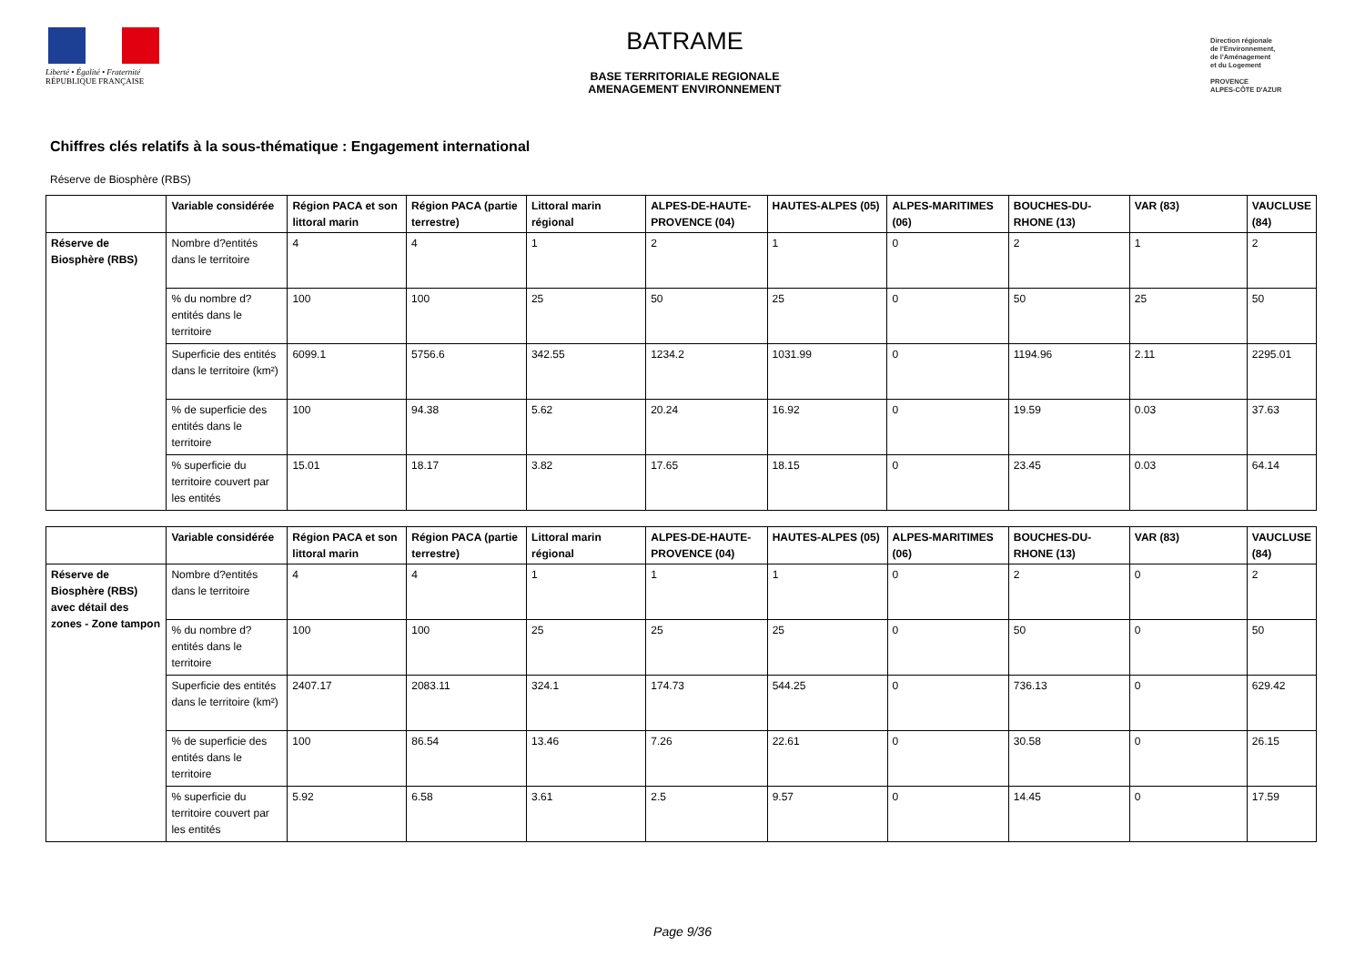Liberté • Égalité • Fraternité
RÉPUBLIQUE FRANÇAISE
BATRAME
BASE TERRITORIALE REGIONALE
AMENAGEMENT ENVIRONNEMENT
Direction régionale
de l'Environnement,
de l'Aménagement
et du Logement
PROVENCE
ALPES-CÔTE D'AZUR
Chiffres clés relatifs à la sous-thématique : Engagement international
Réserve de Biosphère (RBS)
| | Variable considérée | Région PACA et son littoral marin | Région PACA (partie terrestre) | Littoral marin régional | ALPES-DE-HAUTE-PROVENCE (04) | HAUTES-ALPES (05) | ALPES-MARITIMES (06) | BOUCHES-DU-RHONE (13) | VAR (83) | VAUCLUSE (84) |
| --- | --- | --- | --- | --- | --- | --- | --- | --- | --- | --- |
| Réserve de Biosphère (RBS) | Nombre d?entités dans le territoire | 4 | 4 | 1 | 2 | 1 | 0 | 2 | 1 | 2 |
| | % du nombre d?entités dans le territoire | 100 | 100 | 25 | 50 | 25 | 0 | 50 | 25 | 50 |
| | Superficie des entités dans le territoire (km²) | 6099.1 | 5756.6 | 342.55 | 1234.2 | 1031.99 | 0 | 1194.96 | 2.11 | 2295.01 |
| | % de superficie des entités dans le territoire | 100 | 94.38 | 5.62 | 20.24 | 16.92 | 0 | 19.59 | 0.03 | 37.63 |
| | % superficie du territoire couvert par les entités | 15.01 | 18.17 | 3.82 | 17.65 | 18.15 | 0 | 23.45 | 0.03 | 64.14 |
| | Variable considérée | Région PACA et son littoral marin | Région PACA (partie terrestre) | Littoral marin régional | ALPES-DE-HAUTE-PROVENCE (04) | HAUTES-ALPES (05) | ALPES-MARITIMES (06) | BOUCHES-DU-RHONE (13) | VAR (83) | VAUCLUSE (84) |
| --- | --- | --- | --- | --- | --- | --- | --- | --- | --- | --- |
| Réserve de Biosphère (RBS) avec détail des zones - Zone tampon | Nombre d?entités dans le territoire | 4 | 4 | 1 | 1 | 1 | 0 | 2 | 0 | 2 |
| | % du nombre d?entités dans le territoire | 100 | 100 | 25 | 25 | 25 | 0 | 50 | 0 | 50 |
| | Superficie des entités dans le territoire (km²) | 2407.17 | 2083.11 | 324.1 | 174.73 | 544.25 | 0 | 736.13 | 0 | 629.42 |
| | % de superficie des entités dans le territoire | 100 | 86.54 | 13.46 | 7.26 | 22.61 | 0 | 30.58 | 0 | 26.15 |
| | % superficie du territoire couvert par les entités | 5.92 | 6.58 | 3.61 | 2.5 | 9.57 | 0 | 14.45 | 0 | 17.59 |
Page 9/36